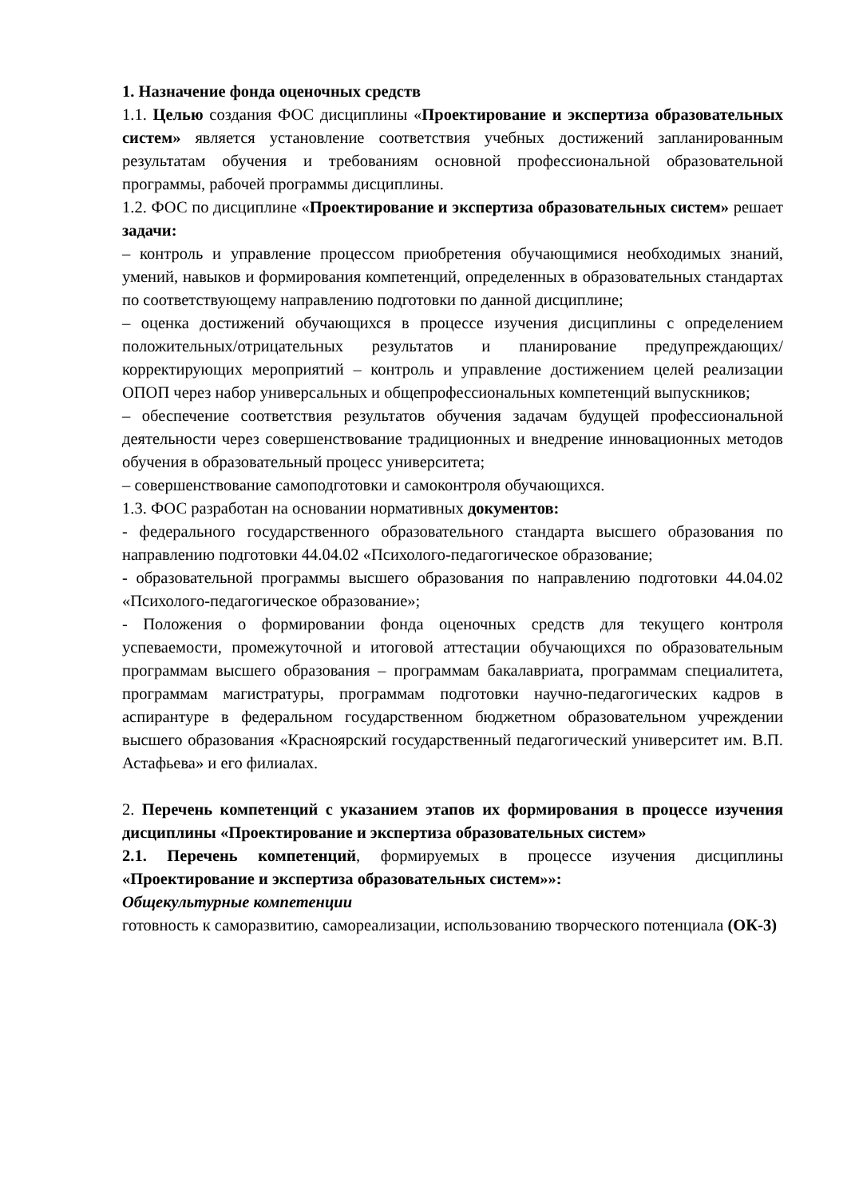1. Назначение фонда оценочных средств
1.1. Целью создания ФОС дисциплины «Проектирование и экспертиза образовательных систем» является установление соответствия учебных достижений запланированным результатам обучения и требованиям основной профессиональной образовательной программы, рабочей программы дисциплины.
1.2. ФОС по дисциплине «Проектирование и экспертиза образовательных систем» решает задачи:
– контроль и управление процессом приобретения обучающимися необходимых знаний, умений, навыков и формирования компетенций, определенных в образовательных стандартах по соответствующему направлению подготовки по данной дисциплине;
– оценка достижений обучающихся в процессе изучения дисциплины с определением положительных/отрицательных результатов и планирование предупреждающих/корректирующих мероприятий – контроль и управление достижением целей реализации ОПОП через набор универсальных и общепрофессиональных компетенций выпускников;
– обеспечение соответствия результатов обучения задачам будущей профессиональной деятельности через совершенствование традиционных и внедрение инновационных методов обучения в образовательный процесс университета;
– совершенствование самоподготовки и самоконтроля обучающихся.
1.3. ФОС разработан на основании нормативных документов:
- федерального государственного образовательного стандарта высшего образования по направлению подготовки 44.04.02 «Психолого-педагогическое образование;
- образовательной программы высшего образования по направлению подготовки 44.04.02 «Психолого-педагогическое образование»;
- Положения о формировании фонда оценочных средств для текущего контроля успеваемости, промежуточной и итоговой аттестации обучающихся по образовательным программам высшего образования – программам бакалавриата, программам специалитета, программам магистратуры, программам подготовки научно-педагогических кадров в аспирантуре в федеральном государственном бюджетном образовательном учреждении высшего образования «Красноярский государственный педагогический университет им. В.П. Астафьева» и его филиалах.
2. Перечень компетенций с указанием этапов их формирования в процессе изучения дисциплины «Проектирование и экспертиза образовательных систем»
2.1. Перечень компетенций, формируемых в процессе изучения дисциплины «Проектирование и экспертиза образовательных систем»»:
Общекультурные компетенции
готовность к саморазвитию, самореализации, использованию творческого потенциала (ОК-3)